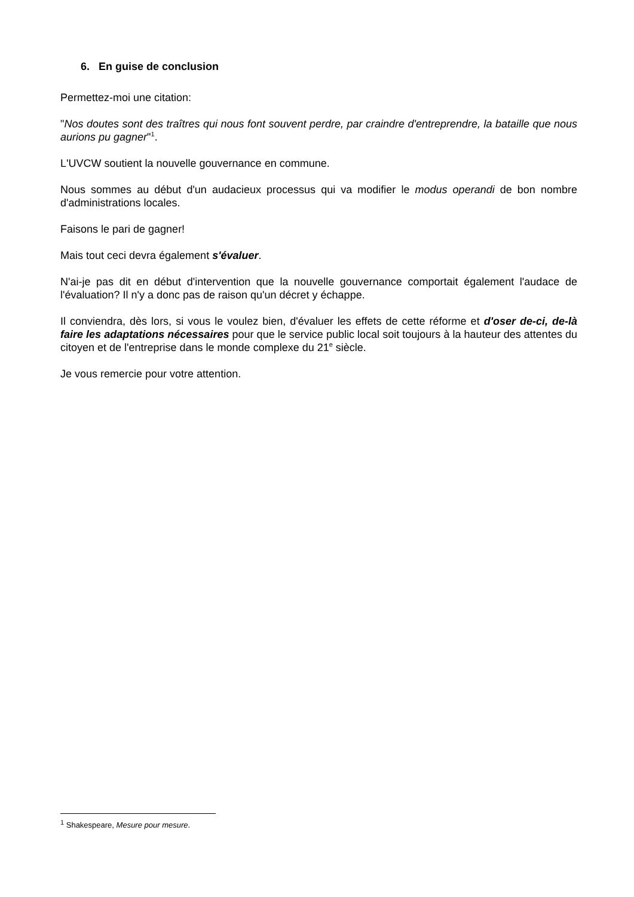6. En guise de conclusion
Permettez-moi une citation:
"Nos doutes sont des traîtres qui nous font souvent perdre, par craindre d'entreprendre, la bataille que nous aurions pu gagner"<sup>1</sup>.
L'UVCW soutient la nouvelle gouvernance en commune.
Nous sommes au début d'un audacieux processus qui va modifier le modus operandi de bon nombre d'administrations locales.
Faisons le pari de gagner!
Mais tout ceci devra également s'évaluer.
N'ai-je pas dit en début d'intervention que la nouvelle gouvernance comportait également l'audace de l'évaluation? Il n'y a donc pas de raison qu'un décret y échappe.
Il conviendra, dès lors, si vous le voulez bien, d'évaluer les effets de cette réforme et d'oser de-ci, de-là faire les adaptations nécessaires pour que le service public local soit toujours à la hauteur des attentes du citoyen et de l'entreprise dans le monde complexe du 21<sup>e</sup> siècle.
Je vous remercie pour votre attention.
<sup>1</sup> Shakespeare, Mesure pour mesure.